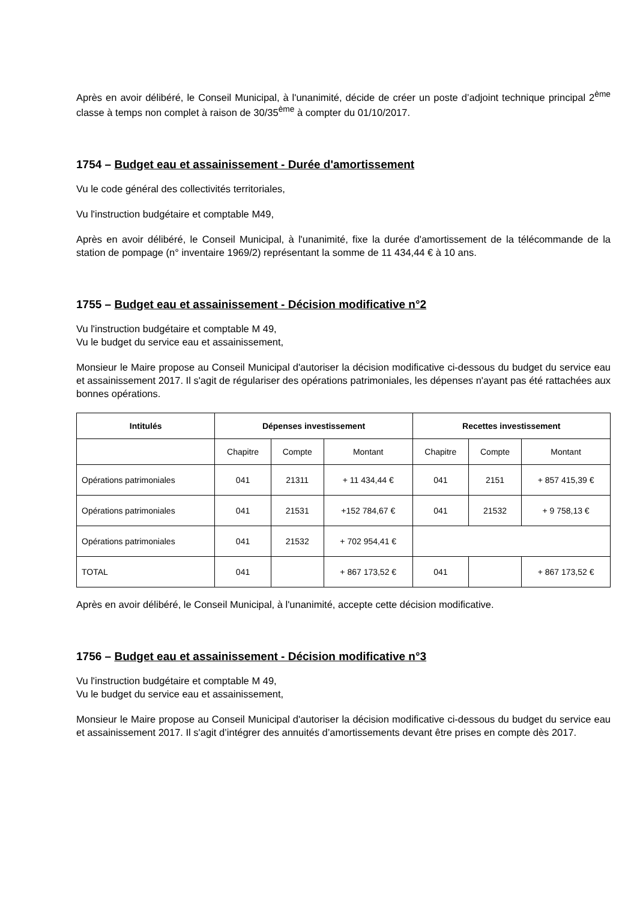Après en avoir délibéré, le Conseil Municipal, à l'unanimité, décide de créer un poste d’adjoint technique principal 2<sup>ème</sup> classe à temps non complet à raison de 30/35<sup>ème</sup> à compter du 01/10/2017.
1754 – Budget eau et assainissement - Durée d'amortissement
Vu le code général des collectivités territoriales,
Vu l'instruction budgétaire et comptable M49,
Après en avoir délibéré, le Conseil Municipal, à l'unanimité, fixe la durée d'amortissement de la télécommande de la station de pompage (n° inventaire 1969/2) représentant la somme de 11 434,44 € à 10 ans.
1755 – Budget eau et assainissement - Décision modificative n°2
Vu l'instruction budgétaire et comptable M 49,
Vu le budget du service eau et assainissement,
Monsieur le Maire propose au Conseil Municipal d'autoriser la décision modificative ci-dessous du budget du service eau et assainissement 2017. Il s'agit de régulariser des opérations patrimoniales, les dépenses n'ayant pas été rattachées aux bonnes opérations.
| Intitulés | Dépenses investissement | | | Recettes investissement | | |
| --- | --- | --- | --- | --- | --- | --- |
| | Chapitre | Compte | Montant | Chapitre | Compte | Montant |
| Opérations patrimoniales | 041 | 21311 | + 11 434,44 € | 041 | 2151 | + 857 415,39 € |
| Opérations patrimoniales | 041 | 21531 | +152 784,67 € | 041 | 21532 | + 9 758,13 € |
| Opérations patrimoniales | 041 | 21532 | + 702 954,41 € | | | |
| TOTAL | 041 | | + 867 173,52 € | 041 | | + 867 173,52 € |
Après en avoir délibéré, le Conseil Municipal, à l'unanimité, accepte cette décision modificative.
1756 – Budget eau et assainissement - Décision modificative n°3
Vu l'instruction budgétaire et comptable M 49,
Vu le budget du service eau et assainissement,
Monsieur le Maire propose au Conseil Municipal d'autoriser la décision modificative ci-dessous du budget du service eau et assainissement 2017. Il s'agit d’intégrer des annuités d’amortissements devant être prises en compte dès 2017.